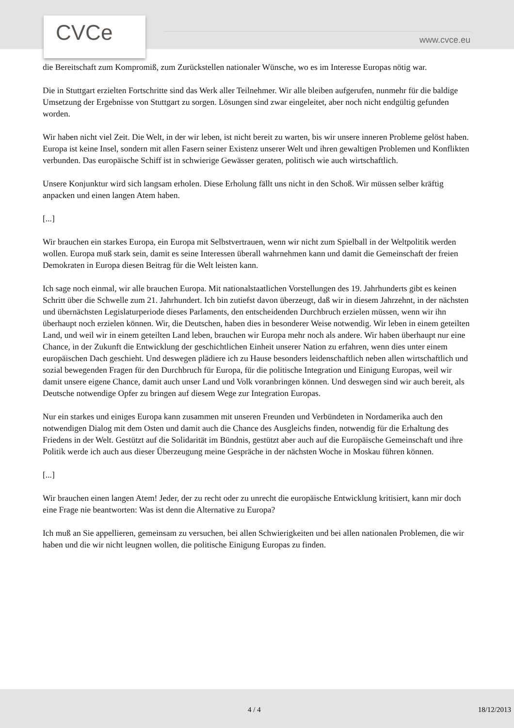CVCe www.cvce.eu
die Bereitschaft zum Kompromiß, zum Zurückstellen nationaler Wünsche, wo es im Interesse Europas nötig war.
Die in Stuttgart erzielten Fortschritte sind das Werk aller Teilnehmer. Wir alle bleiben aufgerufen, nunmehr für die baldige Umsetzung der Ergebnisse von Stuttgart zu sorgen. Lösungen sind zwar eingeleitet, aber noch nicht endgültig gefunden worden.
Wir haben nicht viel Zeit. Die Welt, in der wir leben, ist nicht bereit zu warten, bis wir unsere inneren Probleme gelöst haben. Europa ist keine Insel, sondern mit allen Fasern seiner Existenz unserer Welt und ihren gewaltigen Problemen und Konflikten verbunden. Das europäische Schiff ist in schwierige Gewässer geraten, politisch wie auch wirtschaftlich.
Unsere Konjunktur wird sich langsam erholen. Diese Erholung fällt uns nicht in den Schoß. Wir müssen selber kräftig anpacken und einen langen Atem haben.
[...]
Wir brauchen ein starkes Europa, ein Europa mit Selbstvertrauen, wenn wir nicht zum Spielball in der Weltpolitik werden wollen. Europa muß stark sein, damit es seine Interessen überall wahrnehmen kann und damit die Gemeinschaft der freien Demokraten in Europa diesen Beitrag für die Welt leisten kann.
Ich sage noch einmal, wir alle brauchen Europa. Mit nationalstaatlichen Vorstellungen des 19. Jahrhunderts gibt es keinen Schritt über die Schwelle zum 21. Jahrhundert. Ich bin zutiefst davon überzeugt, daß wir in diesem Jahrzehnt, in der nächsten und übernächsten Legislaturperiode dieses Parlaments, den entscheidenden Durchbruch erzielen müssen, wenn wir ihn überhaupt noch erzielen können. Wir, die Deutschen, haben dies in besonderer Weise notwendig. Wir leben in einem geteilten Land, und weil wir in einem geteilten Land leben, brauchen wir Europa mehr noch als andere. Wir haben überhaupt nur eine Chance, in der Zukunft die Entwicklung der geschichtlichen Einheit unserer Nation zu erfahren, wenn dies unter einem europäischen Dach geschieht. Und deswegen plädiere ich zu Hause besonders leidenschaftlich neben allen wirtschaftlich und sozial bewegenden Fragen für den Durchbruch für Europa, für die politische Integration und Einigung Europas, weil wir damit unsere eigene Chance, damit auch unser Land und Volk voranbringen können. Und deswegen sind wir auch bereit, als Deutsche notwendige Opfer zu bringen auf diesem Wege zur Integration Europas.
Nur ein starkes und einiges Europa kann zusammen mit unseren Freunden und Verbündeten in Nordamerika auch den notwendigen Dialog mit dem Osten und damit auch die Chance des Ausgleichs finden, notwendig für die Erhaltung des Friedens in der Welt. Gestützt auf die Solidarität im Bündnis, gestützt aber auch auf die Europäische Gemeinschaft und ihre Politik werde ich auch aus dieser Überzeugung meine Gespräche in der nächsten Woche in Moskau führen können.
[...]
Wir brauchen einen langen Atem! Jeder, der zu recht oder zu unrecht die europäische Entwicklung kritisiert, kann mir doch eine Frage nie beantworten: Was ist denn die Alternative zu Europa?
Ich muß an Sie appellieren, gemeinsam zu versuchen, bei allen Schwierigkeiten und bei allen nationalen Problemen, die wir haben und die wir nicht leugnen wollen, die politische Einigung Europas zu finden.
4 / 4 18/12/2013